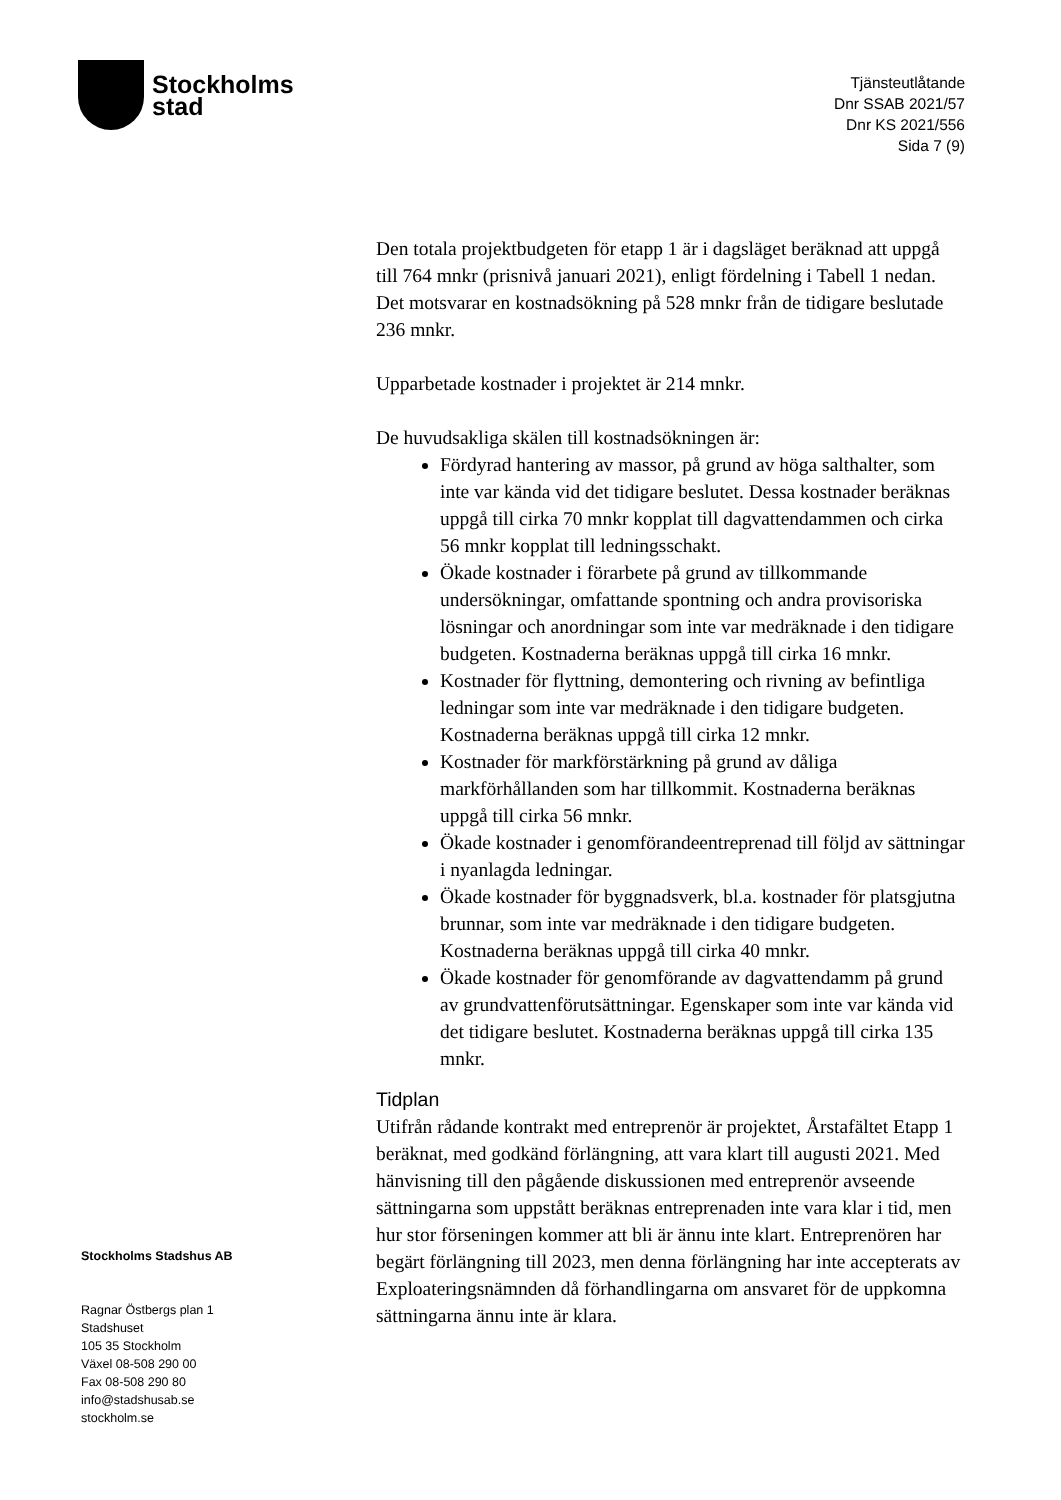Stockholms
stad
Tjänsteutlåtande
Dnr SSAB 2021/57
Dnr KS 2021/556
Sida 7 (9)
Den totala projektbudgeten för etapp 1 är i dagsläget beräknad att uppgå till 764 mnkr (prisnivå januari 2021), enligt fördelning i Tabell 1 nedan. Det motsvarar en kostnadsökning på 528 mnkr från de tidigare beslutade 236 mnkr.
Upparbetade kostnader i projektet är 214 mnkr.
De huvudsakliga skälen till kostnadsökningen är:
Fördyrad hantering av massor, på grund av höga salthalter, som inte var kända vid det tidigare beslutet. Dessa kostnader beräknas uppgå till cirka 70 mnkr kopplat till dagvattendammen och cirka 56 mnkr kopplat till ledningsschakt.
Ökade kostnader i förarbete på grund av tillkommande undersökningar, omfattande spontning och andra provisoriska lösningar och anordningar som inte var medräknade i den tidigare budgeten. Kostnaderna beräknas uppgå till cirka 16 mnkr.
Kostnader för flyttning, demontering och rivning av befintliga ledningar som inte var medräknade i den tidigare budgeten. Kostnaderna beräknas uppgå till cirka 12 mnkr.
Kostnader för markförstärkning på grund av dåliga markförhållanden som har tillkommit. Kostnaderna beräknas uppgå till cirka 56 mnkr.
Ökade kostnader i genomförandeentreprenad till följd av sättningar i nyanlagda ledningar.
Ökade kostnader för byggnadsverk, bl.a. kostnader för platsgjutna brunnar, som inte var medräknade i den tidigare budgeten. Kostnaderna beräknas uppgå till cirka 40 mnkr.
Ökade kostnader för genomförande av dagvattendamm på grund av grundvattenförutsättningar. Egenskaper som inte var kända vid det tidigare beslutet. Kostnaderna beräknas uppgå till cirka 135 mnkr.
Tidplan
Utifrån rådande kontrakt med entreprenör är projektet, Årstafältet Etapp 1 beräknat, med godkänd förlängning, att vara klart till augusti 2021. Med hänvisning till den pågående diskussionen med entreprenör avseende sättningarna som uppstått beräknas entreprenaden inte vara klar i tid, men hur stor förseningen kommer att bli är ännu inte klart. Entreprenören har begärt förlängning till 2023, men denna förlängning har inte accepterats av Exploateringsnämnden då förhandlingarna om ansvaret för de uppkomna sättningarna ännu inte är klara.
Stockholms Stadshus AB
Ragnar Östbergs plan 1
Stadshuset
105 35 Stockholm
Växel 08-508 290 00
Fax 08-508 290 80
info@stadshusab.se
stockholm.se